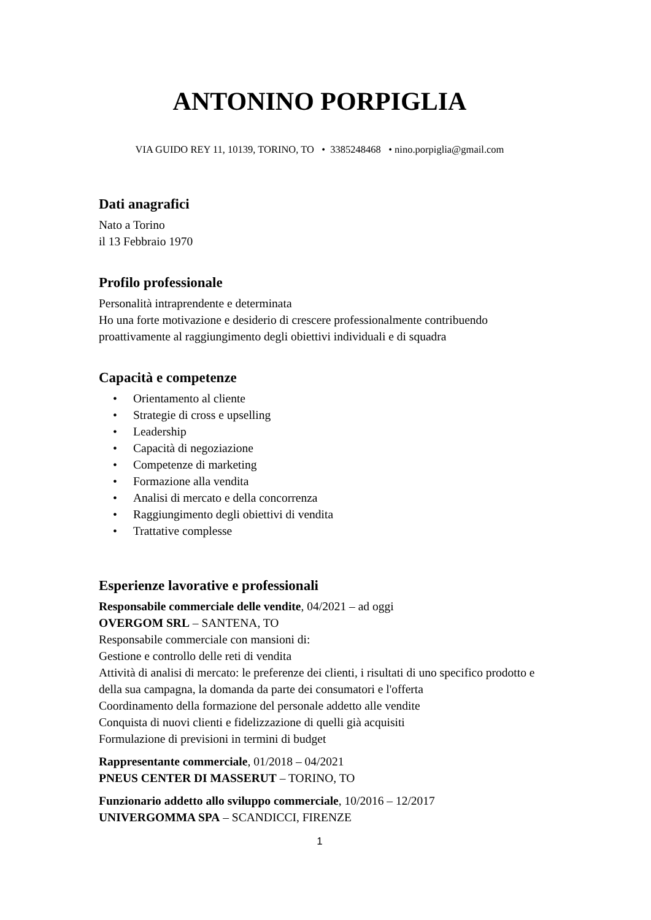ANTONINO PORPIGLIA
VIA GUIDO REY 11, 10139, TORINO, TO • 3385248468 • nino.porpiglia@gmail.com
Dati anagrafici
Nato a Torino
il 13 Febbraio 1970
Profilo professionale
Personalità intraprendente e determinata
Ho una forte motivazione e desiderio di crescere professionalmente contribuendo proattivamente al raggiungimento degli obiettivi individuali e di squadra
Capacità e competenze
• Orientamento al cliente
• Strategie di cross e upselling
• Leadership
• Capacità di negoziazione
• Competenze di marketing
• Formazione alla vendita
• Analisi di mercato e della concorrenza
• Raggiungimento degli obiettivi di vendita
• Trattative complesse
Esperienze lavorative e professionali
Responsabile commerciale delle vendite, 04/2021 – ad oggi
OVERGOM SRL – SANTENA, TO
Responsabile commerciale con mansioni di:
Gestione e controllo delle reti di vendita
Attività di analisi di mercato: le preferenze dei clienti, i risultati di uno specifico prodotto e della sua campagna, la domanda da parte dei consumatori e l'offerta
Coordinamento della formazione del personale addetto alle vendite
Conquista di nuovi clienti e fidelizzazione di quelli già acquisiti
Formulazione di previsioni in termini di budget
Rappresentante commerciale, 01/2018 – 04/2021
PNEUS CENTER DI MASSERUT – TORINO, TO
Funzionario addetto allo sviluppo commerciale, 10/2016 – 12/2017
UNIVERGOMMA SPA – SCANDICCI, FIRENZE
1